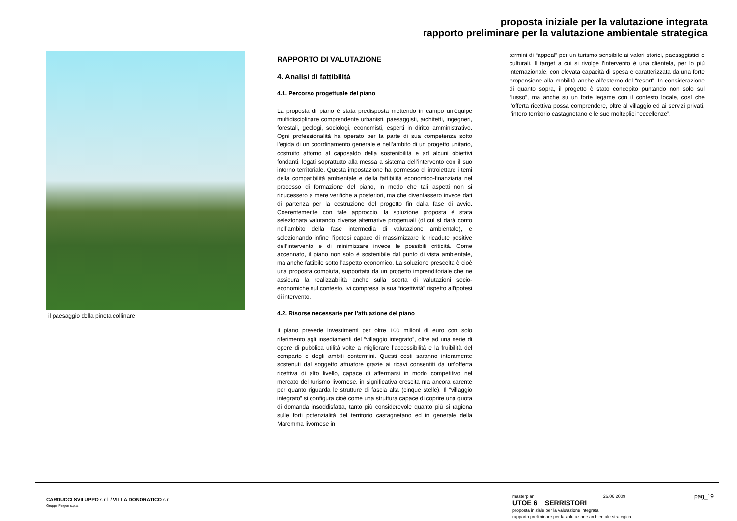proposta iniziale per la valutazione integrata
rapporto preliminare per la valutazione ambientale strategica
il paesaggio della pineta collinare
RAPPORTO DI VALUTAZIONE
4. Analisi di fattibilità
4.1. Percorso progettuale del piano
La proposta di piano è stata predisposta mettendo in campo un’équipe multidisciplinare comprendente urbanisti, paesaggisti, architetti, ingegneri, forestali, geologi, sociologi, economisti, esperti in diritto amministrativo. Ogni professionalità ha operato per la parte di sua competenza sotto l’egida di un coordinamento generale e nell’ambito di un progetto unitario, costruito attorno al caposaldo della sostenibilità e ad alcuni obiettivi fondanti, legati soprattutto alla messa a sistema dell’intervento con il suo intorno territoriale. Questa impostazione ha permesso di introiettare i temi della compatibilità ambientale e della fattibilità economico-finanziaria nel processo di formazione del piano, in modo che tali aspetti non si riducessero a mere verifiche a posteriori, ma che diventassero invece dati di partenza per la costruzione del progetto fin dalla fase di avvio. Coerentemente con tale approccio, la soluzione proposta è stata selezionata valutando diverse alternative progettuali (di cui si darà conto nell’ambito della fase intermedia di valutazione ambientale), e selezionando infine l’ipotesi capace di massimizzare le ricadute positive dell’intervento e di minimizzare invece le possibili criticità. Come accennato, il piano non solo è sostenibile dal punto di vista ambientale, ma anche fattibile sotto l’aspetto economico. La soluzione prescelta è cioè una proposta compiuta, supportata da un progetto imprenditoriale che ne assicura la realizzabilità anche sulla scorta di valutazioni socio-economiche sul contesto, ivi compresa la sua “ricettività” rispetto all’ipotesi di intervento.
4.2. Risorse necessarie per l’attuazione del piano
Il piano prevede investimenti per oltre 100 milioni di euro con solo riferimento agli insediamenti del “villaggio integrato”, oltre ad una serie di opere di pubblica utilità volte a migliorare l’accessibilità e la fruibilità del comparto e degli ambiti contermini. Questi costi saranno interamente sostenuti dal soggetto attuatore grazie ai ricavi consentiti da un’offerta ricettiva di alto livello, capace di affermarsi in modo competitivo nel mercato del turismo livornese, in significativa crescita ma ancora carente per quanto riguarda le strutture di fascia alta (cinque stelle). Il “villaggio integrato” si configura cioè come una struttura capace di coprire una quota di domanda insoddisfatta, tanto più considerevole quanto più si ragiona sulle forti potenzialità del territorio castagnetano ed in generale della Maremma livornese in
termini di “appeal” per un turismo sensibile ai valori storici, paesaggistici e culturali. Il target a cui si rivolge l’intervento è una clientela, per lo più internazionale, con elevata capacità di spesa e caratterizzata da una forte propensione alla mobilità anche all’esterno del “resort”. In considerazione di quanto sopra, il progetto è stato concepito puntando non solo sul “lusso”, ma anche su un forte legame con il contesto locale, così che l’offerta ricettiva possa comprendere, oltre al villaggio ed ai servizi privati, l’intero territorio castagnetano e le sue molteplici “eccellenze”.
CARDUCCI SVILUPPO s.r.l. / VILLA DONORATICO s.r.l.
Gruppo Fingen s.p.a.
masterplan 26.06.2009 pag_19
UTOE 6 _ SERRISTORI
proposta iniziale per la valutazione integrata
rapporto preliminare per la valutazione ambientale strategica